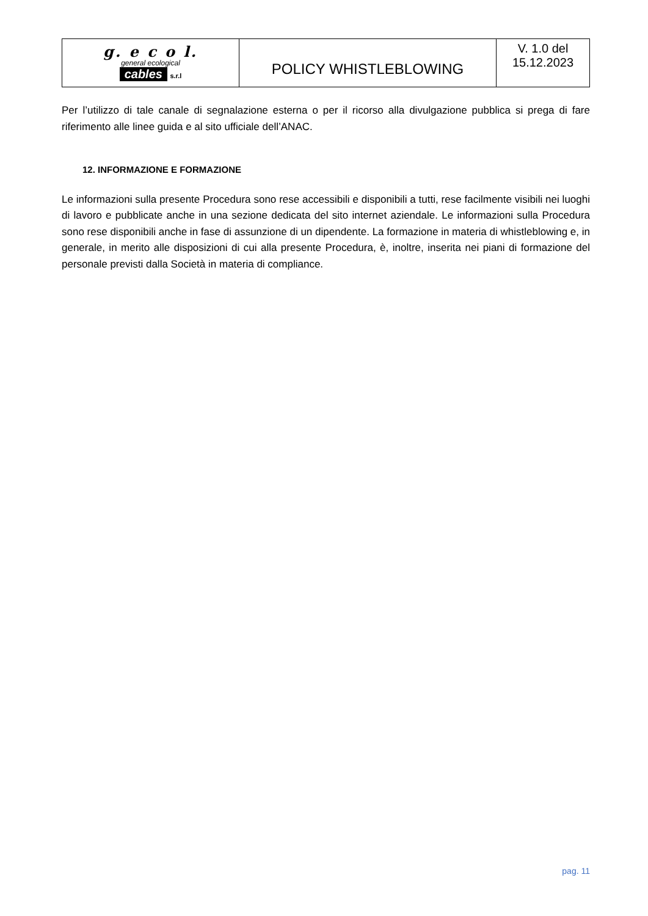| g. e c o l. general ecological cables s.r.l | POLICY WHISTLEBLOWING | V. 1.0 del 15.12.2023 |
Per l’utilizzo di tale canale di segnalazione esterna o per il ricorso alla divulgazione pubblica si prega di fare riferimento alle linee guida e al sito ufficiale dell’ANAC.
12. INFORMAZIONE E FORMAZIONE
Le informazioni sulla presente Procedura sono rese accessibili e disponibili a tutti, rese facilmente visibili nei luoghi di lavoro e pubblicate anche in una sezione dedicata del sito internet aziendale. Le informazioni sulla Procedura sono rese disponibili anche in fase di assunzione di un dipendente. La formazione in materia di whistleblowing e, in generale, in merito alle disposizioni di cui alla presente Procedura, è, inoltre, inserita nei piani di formazione del personale previsti dalla Società in materia di compliance.
pag. 11